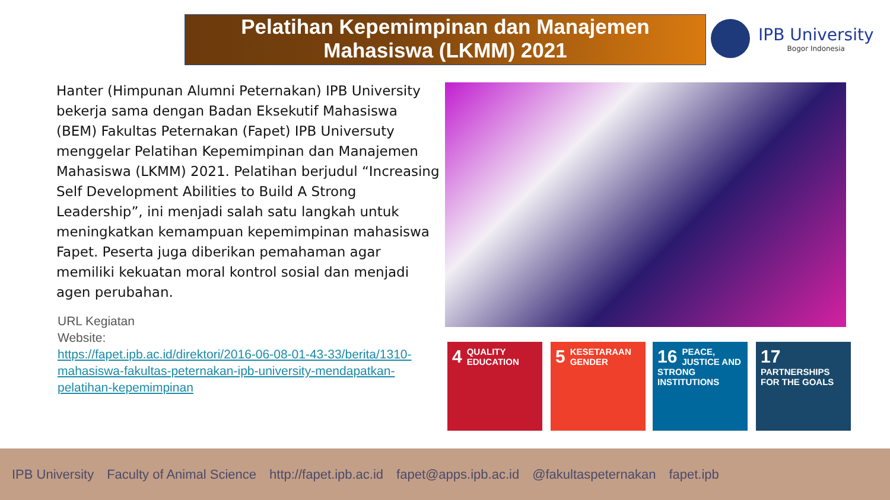Pelatihan Kepemimpinan dan Manajemen
Mahasiswa (LKMM) 2021
IPB University
Bogor Indonesia
Hanter (Himpunan Alumni Peternakan) IPB University bekerja sama dengan Badan Eksekutif Mahasiswa (BEM) Fakultas Peternakan (Fapet) IPB Universuty menggelar Pelatihan Kepemimpinan dan Manajemen Mahasiswa (LKMM) 2021. Pelatihan berjudul “Increasing Self Development Abilities to Build A Strong Leadership”, ini menjadi salah satu langkah untuk meningkatkan kemampuan kepemimpinan mahasiswa Fapet. Peserta juga diberikan pemahaman agar memiliki kekuatan moral kontrol sosial dan menjadi agen perubahan.
URL Kegiatan
Website:
https://fapet.ipb.ac.id/direktori/2016-06-08-01-43-33/berita/1310-mahasiswa-fakultas-peternakan-ipb-university-mendapatkan-pelatihan-kepemimpinan
4 QUALITY EDUCATION
5 KESETARAAN GENDER
16 PEACE, JUSTICE AND STRONG INSTITUTIONS
17 PARTNERSHIPS FOR THE GOALS
IPB University Faculty of Animal Science http://fapet.ipb.ac.id fapet@apps.ipb.ac.id @fakultaspeternakan fapet.ipb